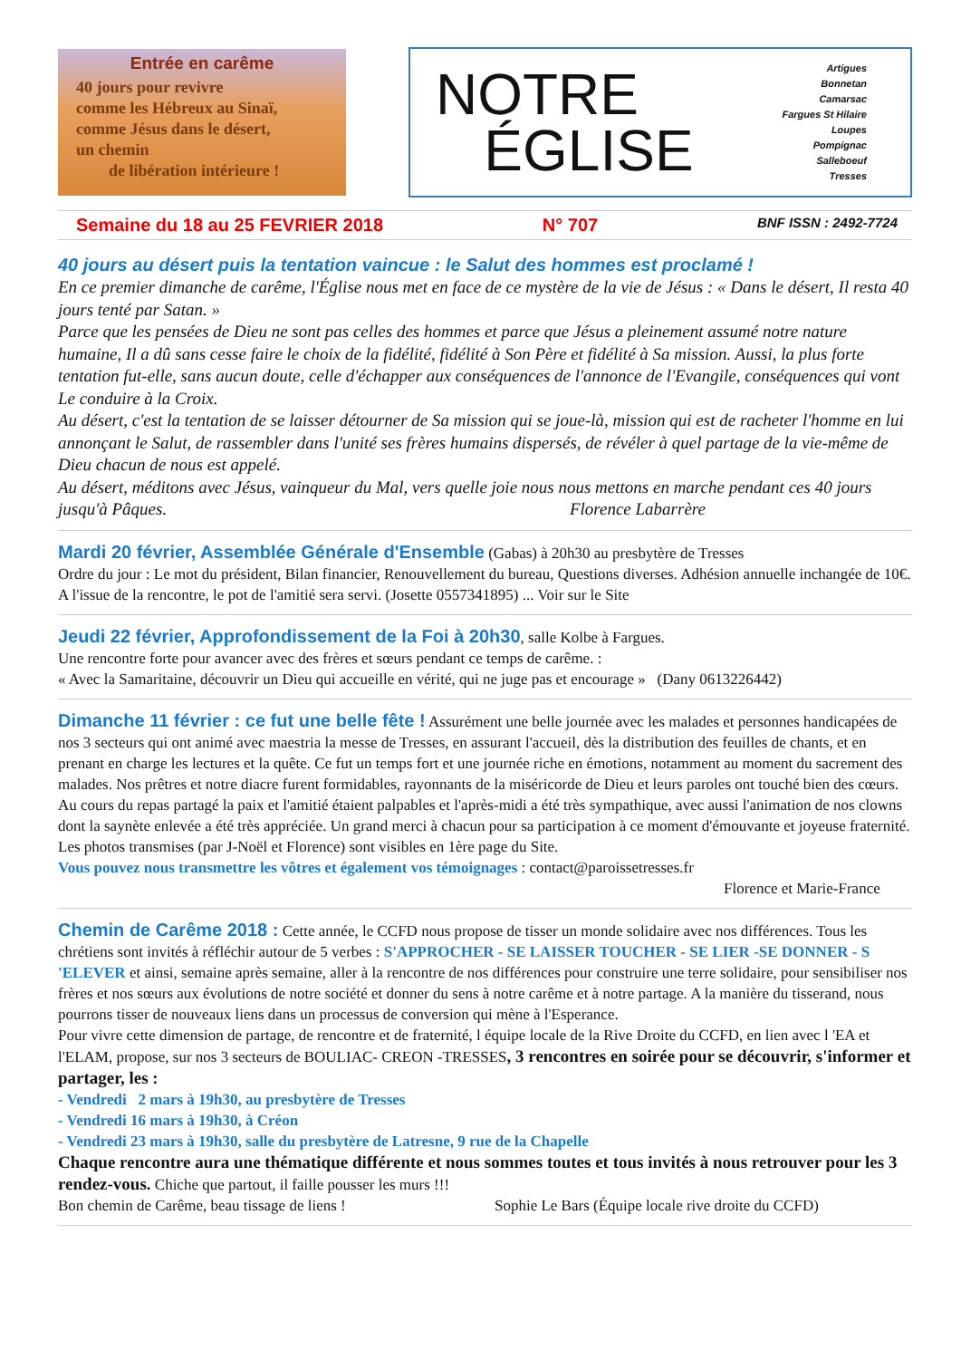Entrée en carême
40 jours pour revivre
comme les Hébreux au Sinaï,
comme Jésus dans le désert,
un chemin
de libération intérieure !
NOTRE
ÉGLISE
Artigues
Bonnetan
Camarsac
Fargues St Hilaire
Loupes
Pompignac
Salleboeuf
Tresses
Semaine du 18 au 25 FEVRIER 2018 N° 707 BNF ISSN : 2492-7724
40 jours au désert puis la tentation vaincue : le Salut des hommes est proclamé !
En ce premier dimanche de carême, l'Église nous met en face de ce mystère de la vie de Jésus : « Dans le désert, Il resta 40 jours tenté par Satan. »
Parce que les pensées de Dieu ne sont pas celles des hommes et parce que Jésus a pleinement assumé notre nature humaine, Il a dû sans cesse faire le choix de la fidélité, fidélité à Son Père et fidélité à Sa mission. Aussi, la plus forte tentation fut-elle, sans aucun doute, celle d'échapper aux conséquences de l'annonce de l'Evangile, conséquences qui vont Le conduire à la Croix.
Au désert, c'est la tentation de se laisser détourner de Sa mission qui se joue-là, mission qui est de racheter l'homme en lui annonçant le Salut, de rassembler dans l'unité ses frères humains dispersés, de révéler à quel partage de la vie-même de Dieu chacun de nous est appelé.
Au désert, méditons avec Jésus, vainqueur du Mal, vers quelle joie nous nous mettons en marche pendant ces 40 jours jusqu'à Pâques. Florence Labarrère
Mardi 20 février, Assemblée Générale d'Ensemble
(Gabas) à 20h30 au presbytère de Tresses
Ordre du jour : Le mot du président, Bilan financier, Renouvellement du bureau, Questions diverses. Adhésion annuelle inchangée de 10€. A l'issue de la rencontre, le pot de l'amitié sera servi. (Josette 0557341895) ... Voir sur le Site
Jeudi 22 février, Approfondissement de la Foi à 20h30
, salle Kolbe à Fargues.
Une rencontre forte pour avancer avec des frères et sœurs pendant ce temps de carême. :
« Avec la Samaritaine, découvrir un Dieu qui accueille en vérité, qui ne juge pas et encourage » (Dany 0613226442)
Dimanche 11 février : ce fut une belle fête !
Assurément une belle journée avec les malades et personnes handicapées de nos 3 secteurs qui ont animé avec maestria la messe de Tresses, en assurant l'accueil, dès la distribution des feuilles de chants, et en prenant en charge les lectures et la quête. Ce fut un temps fort et une journée riche en émotions, notamment au moment du sacrement des malades. Nos prêtres et notre diacre furent formidables, rayonnants de la miséricorde de Dieu et leurs paroles ont touché bien des cœurs.
Au cours du repas partagé la paix et l'amitié étaient palpables et l'après-midi a été très sympathique, avec aussi l'animation de nos clowns dont la saynète enlevée a été très appréciée. Un grand merci à chacun pour sa participation à ce moment d'émouvante et joyeuse fraternité. Les photos transmises (par J-Noël et Florence) sont visibles en 1ère page du Site.
Vous pouvez nous transmettre les vôtres et également vos témoignages : contact@paroissetresses.fr
Florence et Marie-France
Chemin de Carême 2018 :
Cette année, le CCFD nous propose de tisser un monde solidaire avec nos différences. Tous les chrétiens sont invités à réfléchir autour de 5 verbes : S'APPROCHER - SE LAISSER TOUCHER - SE LIER -SE DONNER - S 'ELEVER et ainsi, semaine après semaine, aller à la rencontre de nos différences pour construire une terre solidaire, pour sensibiliser nos frères et nos sœurs aux évolutions de notre société et donner du sens à notre carême et à notre partage. A la manière du tisserand, nous pourrons tisser de nouveaux liens dans un processus de conversion qui mène à l'Esperance.
Pour vivre cette dimension de partage, de rencontre et de fraternité, l équipe locale de la Rive Droite du CCFD, en lien avec l 'EA et l'ELAM, propose, sur nos 3 secteurs de BOULIAC- CREON -TRESSES, 3 rencontres en soirée pour se découvrir, s'informer et partager, les :
- Vendredi 2 mars à 19h30, au presbytère de Tresses
- Vendredi 16 mars à 19h30, à Créon
- Vendredi 23 mars à 19h30, salle du presbytère de Latresne, 9 rue de la Chapelle
Chaque rencontre aura une thématique différente et nous sommes toutes et tous invités à nous retrouver pour les 3 rendez-vous. Chiche que partout, il faille pousser les murs !!!
Bon chemin de Carême, beau tissage de liens ! Sophie Le Bars (Équipe locale rive droite du CCFD)